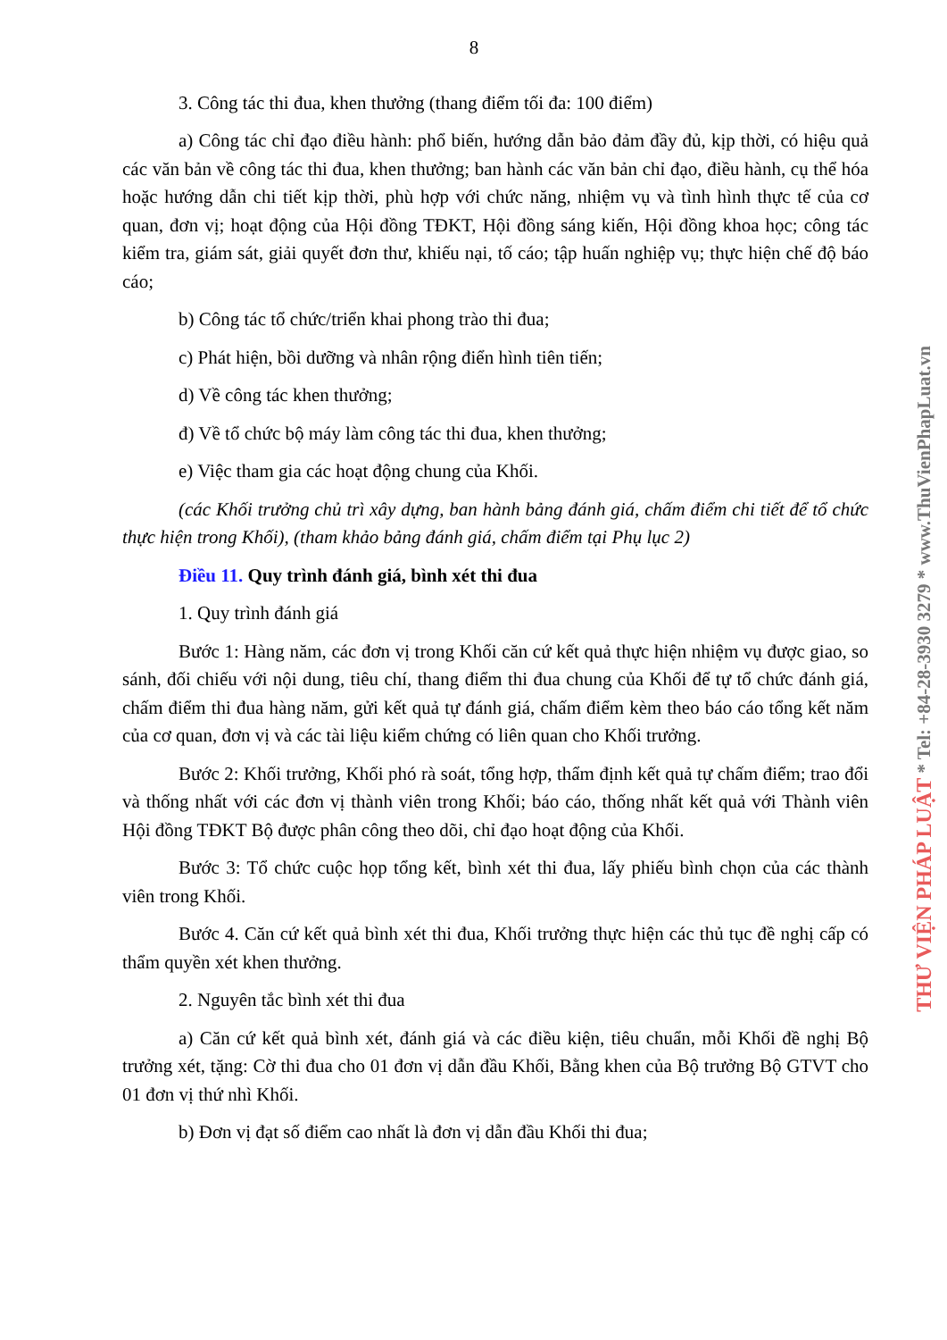8
3. Công tác thi đua, khen thưởng (thang điểm tối đa: 100 điểm)
a) Công tác chỉ đạo điều hành: phổ biến, hướng dẫn bảo đảm đầy đủ, kịp thời, có hiệu quả các văn bản về công tác thi đua, khen thưởng; ban hành các văn bản chỉ đạo, điều hành, cụ thể hóa hoặc hướng dẫn chi tiết kịp thời, phù hợp với chức năng, nhiệm vụ và tình hình thực tế của cơ quan, đơn vị; hoạt động của Hội đồng TĐKT, Hội đồng sáng kiến, Hội đồng khoa học; công tác kiểm tra, giám sát, giải quyết đơn thư, khiếu nại, tố cáo; tập huấn nghiệp vụ; thực hiện chế độ báo cáo;
b) Công tác tổ chức/triển khai phong trào thi đua;
c) Phát hiện, bồi dưỡng và nhân rộng điển hình tiên tiến;
d) Về công tác khen thưởng;
đ) Về tổ chức bộ máy làm công tác thi đua, khen thưởng;
e) Việc tham gia các hoạt động chung của Khối.
(các Khối trưởng chủ trì xây dựng, ban hành bảng đánh giá, chấm điểm chi tiết để tổ chức thực hiện trong Khối), (tham khảo bảng đánh giá, chấm điểm tại Phụ lục 2)
Điều 11. Quy trình đánh giá, bình xét thi đua
1. Quy trình đánh giá
Bước 1: Hàng năm, các đơn vị trong Khối căn cứ kết quả thực hiện nhiệm vụ được giao, so sánh, đối chiếu với nội dung, tiêu chí, thang điểm thi đua chung của Khối để tự tổ chức đánh giá, chấm điểm thi đua hàng năm, gửi kết quả tự đánh giá, chấm điểm kèm theo báo cáo tổng kết năm của cơ quan, đơn vị và các tài liệu kiểm chứng có liên quan cho Khối trưởng.
Bước 2: Khối trưởng, Khối phó rà soát, tổng hợp, thẩm định kết quả tự chấm điểm; trao đổi và thống nhất với các đơn vị thành viên trong Khối; báo cáo, thống nhất kết quả với Thành viên Hội đồng TĐKT Bộ được phân công theo dõi, chỉ đạo hoạt động của Khối.
Bước 3: Tổ chức cuộc họp tổng kết, bình xét thi đua, lấy phiếu bình chọn của các thành viên trong Khối.
Bước 4. Căn cứ kết quả bình xét thi đua, Khối trưởng thực hiện các thủ tục đề nghị cấp có thẩm quyền xét khen thưởng.
2. Nguyên tắc bình xét thi đua
a) Căn cứ kết quả bình xét, đánh giá và các điều kiện, tiêu chuẩn, mỗi Khối đề nghị Bộ trưởng xét, tặng: Cờ thi đua cho 01 đơn vị dẫn đầu Khối, Bằng khen của Bộ trưởng Bộ GTVT cho 01 đơn vị thứ nhì Khối.
b) Đơn vị đạt số điểm cao nhất là đơn vị dẫn đầu Khối thi đua;
THƯ VIỆN PHÁP LUẬT * Tel: +84-28-3930 3279 * www.ThuVienPhapLuat.vn